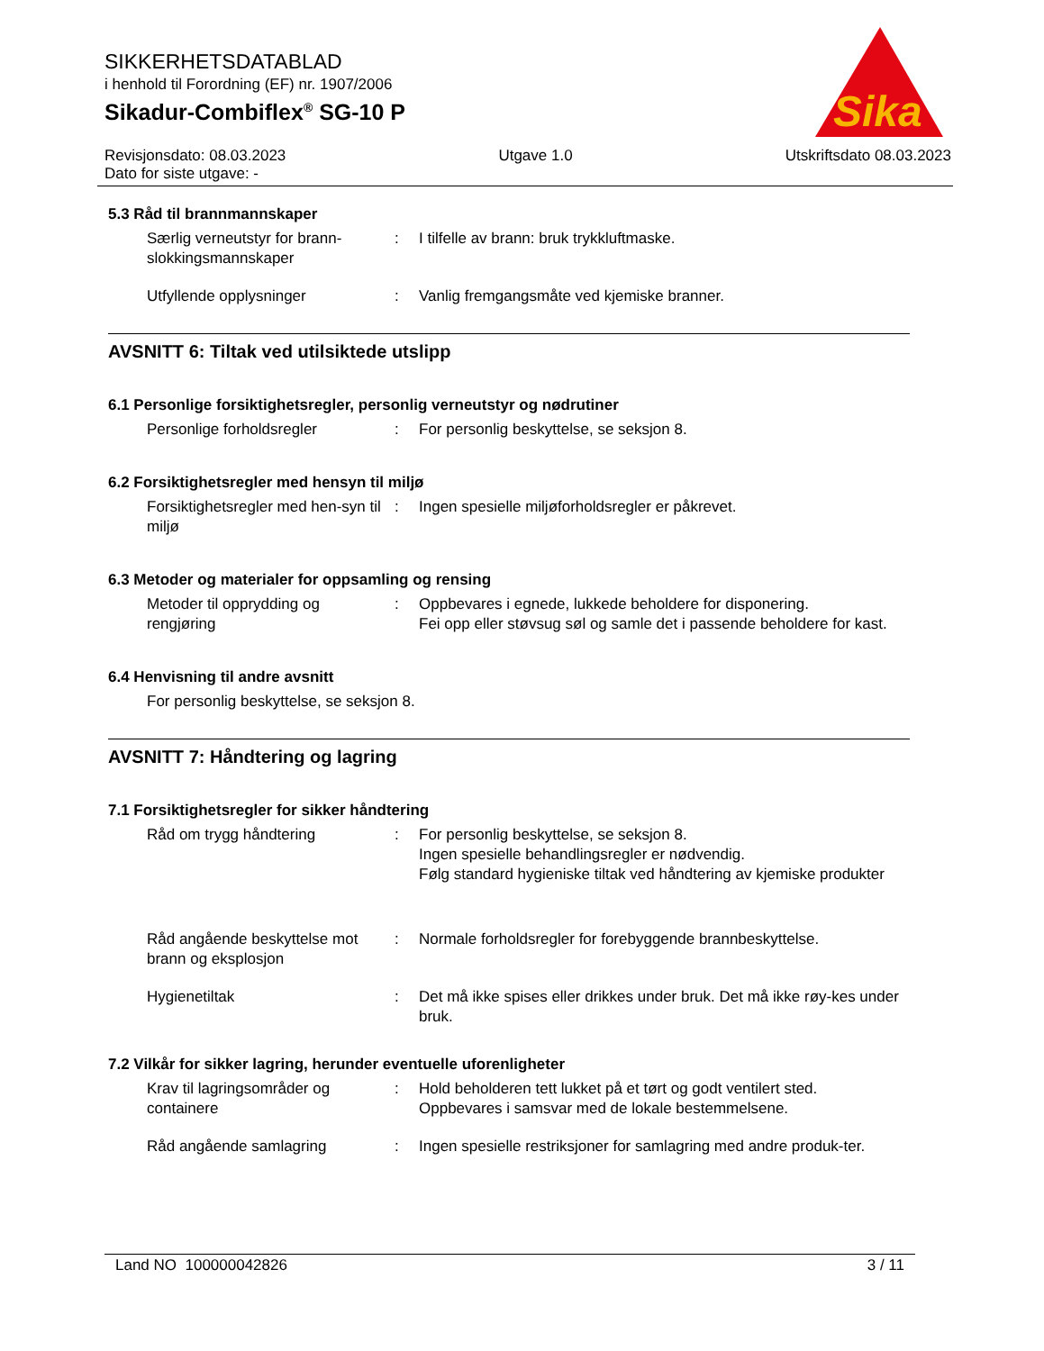SIKKERHETSDATABLAD
i henhold til Forordning (EF) nr. 1907/2006
Sikadur-Combiflex<sup>®</sup> SG-10 P
Sika
®
Revisjonsdato: 08.03.2023
Dato for siste utgave: -
Utgave 1.0 Utskriftsdato 08.03.2023
5.3 Råd til brannmannskaper
Særlig verneutstyr for brann-slokkingsmannskaper
: I tilfelle av brann: bruk trykkluftmaske.
Utfyllende opplysninger : Vanlig fremgangsmåte ved kjemiske branner.
AVSNITT 6: Tiltak ved utilsiktede utslipp
6.1 Personlige forsiktighetsregler, personlig verneutstyr og nødrutiner
Personlige forholdsregler : For personlig beskyttelse, se seksjon 8.
6.2 Forsiktighetsregler med hensyn til miljø
Forsiktighetsregler med hen-syn til miljø
: Ingen spesielle miljøforholdsregler er påkrevet.
6.3 Metoder og materialer for oppsamling og rensing
Metoder til opprydding og rengjøring
: Oppbevares i egnede, lukkede beholdere for disponering.
Fei opp eller støvsug søl og samle det i passende beholdere for kast.
6.4 Henvisning til andre avsnitt
For personlig beskyttelse, se seksjon 8.
AVSNITT 7: Håndtering og lagring
7.1 Forsiktighetsregler for sikker håndtering
Råd om trygg håndtering : For personlig beskyttelse, se seksjon 8.
Ingen spesielle behandlingsregler er nødvendig.
Følg standard hygieniske tiltak ved håndtering av kjemiske produkter
Råd angående beskyttelse mot brann og eksplosjon
: Normale forholdsregler for forebyggende brannbeskyttelse.
Hygienetiltak : Det må ikke spises eller drikkes under bruk. Det må ikke røy-kes under bruk.
7.2 Vilkår for sikker lagring, herunder eventuelle uforenligheter
Krav til lagringsområder og containere
: Hold beholderen tett lukket på et tørt og godt ventilert sted.
Oppbevares i samsvar med de lokale bestemmelsene.
Råd angående samlagring : Ingen spesielle restriksjoner for samlagring med andre produk-ter.
Land NO 100000042826 3 / 11